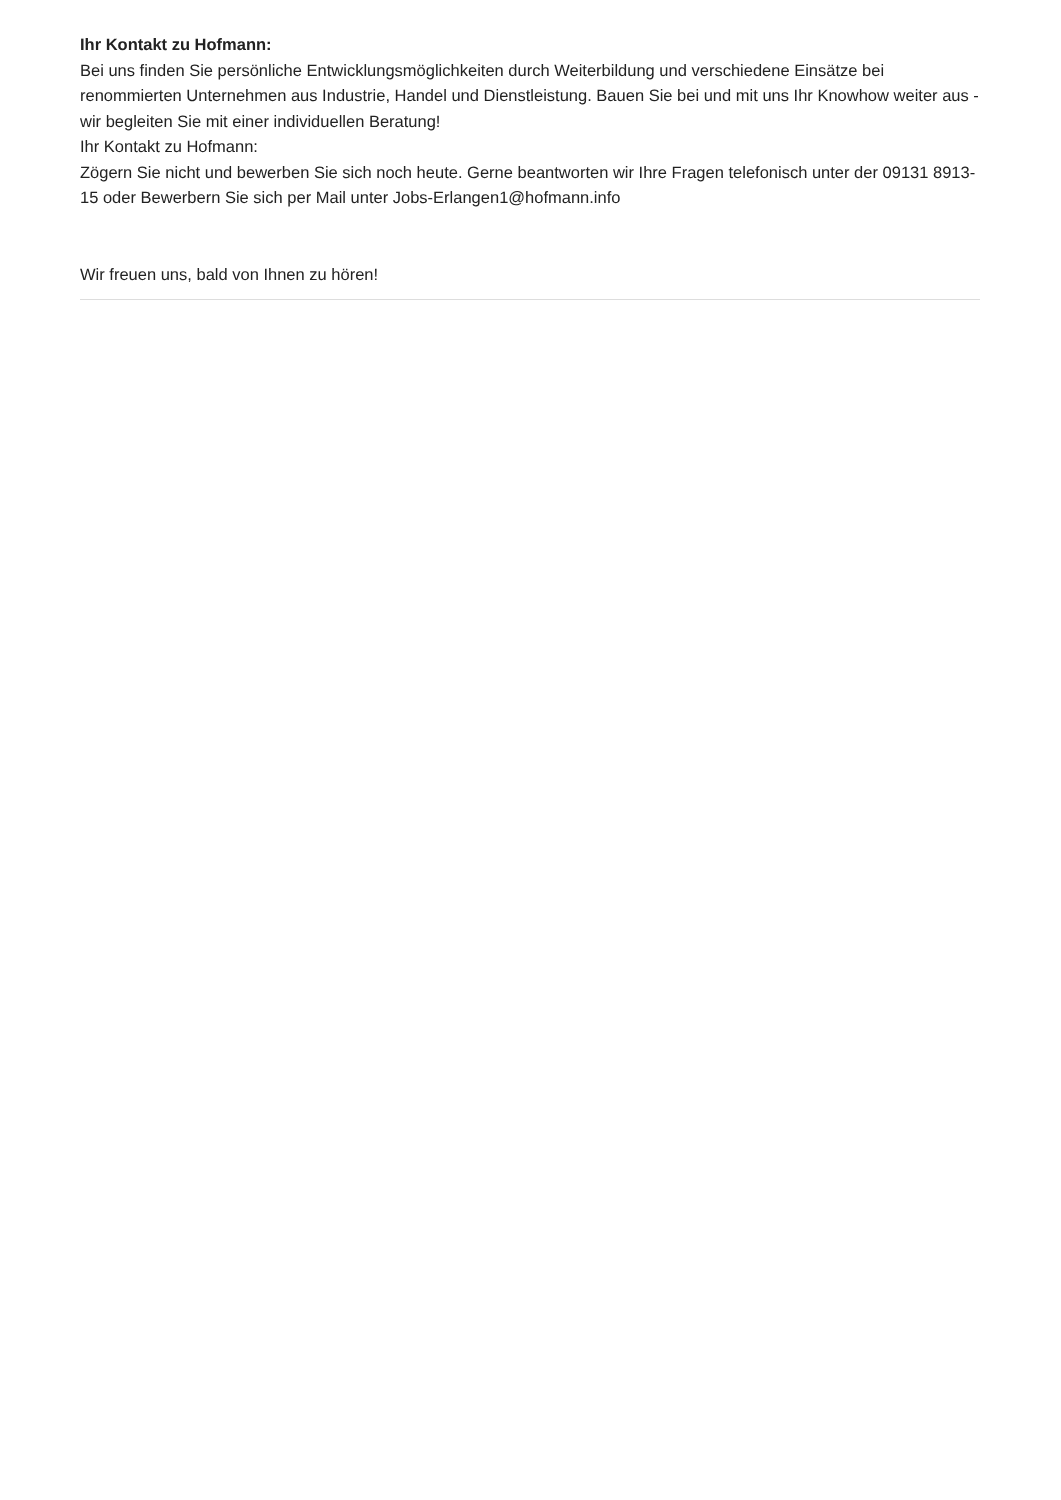Ihr Kontakt zu Hofmann:
Bei uns finden Sie persönliche Entwicklungsmöglichkeiten durch Weiterbildung und verschiedene Einsätze bei renommierten Unternehmen aus Industrie, Handel und Dienstleistung. Bauen Sie bei und mit uns Ihr Knowhow weiter aus - wir begleiten Sie mit einer individuellen Beratung!
Ihr Kontakt zu Hofmann:
Zögern Sie nicht und bewerben Sie sich noch heute. Gerne beantworten wir Ihre Fragen telefonisch unter der 09131 8913-15 oder Bewerbern Sie sich per Mail unter Jobs-Erlangen1@hofmann.info
Wir freuen uns, bald von Ihnen zu hören!